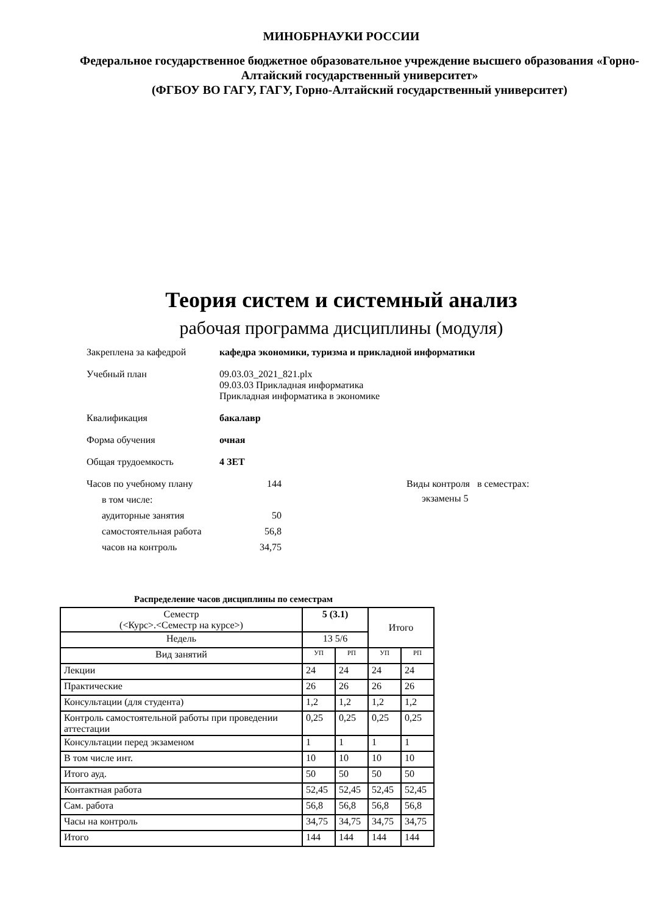МИНОБРНАУКИ РОССИИ
Федеральное государственное бюджетное образовательное учреждение высшего образования «Горно-Алтайский государственный университет»
(ФГБОУ ВО ГАГУ, ГАГУ, Горно-Алтайский государственный университет)
Теория систем и системный анализ
рабочая программа дисциплины (модуля)
Закреплена за кафедрой кафедра экономики, туризма и прикладной информатики
Учебный план 09.03.03_2021_821.plx
09.03.03 Прикладная информатика
Прикладная информатика в экономике
Квалификация бакалавр
Форма обучения очная
Общая трудоемкость 4 ЗЕТ
Часов по учебному плану 144
в том числе:
аудиторные занятия 50
самостоятельная работа 56,8
часов на контроль 34,75
Виды контроля в семестрах:
экзамены 5
Распределение часов дисциплины по семестрам
| Семестр (<Курс>.<Семестр на курсе>) | 5 (3.1) | | Итого | |
| Недель | 13 5/6 | | | |
| Вид занятий | УП | РП | УП | РП |
| Лекции | 24 | 24 | 24 | 24 |
| Практические | 26 | 26 | 26 | 26 |
| Консультации (для студента) | 1,2 | 1,2 | 1,2 | 1,2 |
| Контроль самостоятельной работы при проведении аттестации | 0,25 | 0,25 | 0,25 | 0,25 |
| Консультации перед экзаменом | 1 | 1 | 1 | 1 |
| В том числе инт. | 10 | 10 | 10 | 10 |
| Итого ауд. | 50 | 50 | 50 | 50 |
| Контактная работа | 52,45 | 52,45 | 52,45 | 52,45 |
| Сам. работа | 56,8 | 56,8 | 56,8 | 56,8 |
| Часы на контроль | 34,75 | 34,75 | 34,75 | 34,75 |
| Итого | 144 | 144 | 144 | 144 |